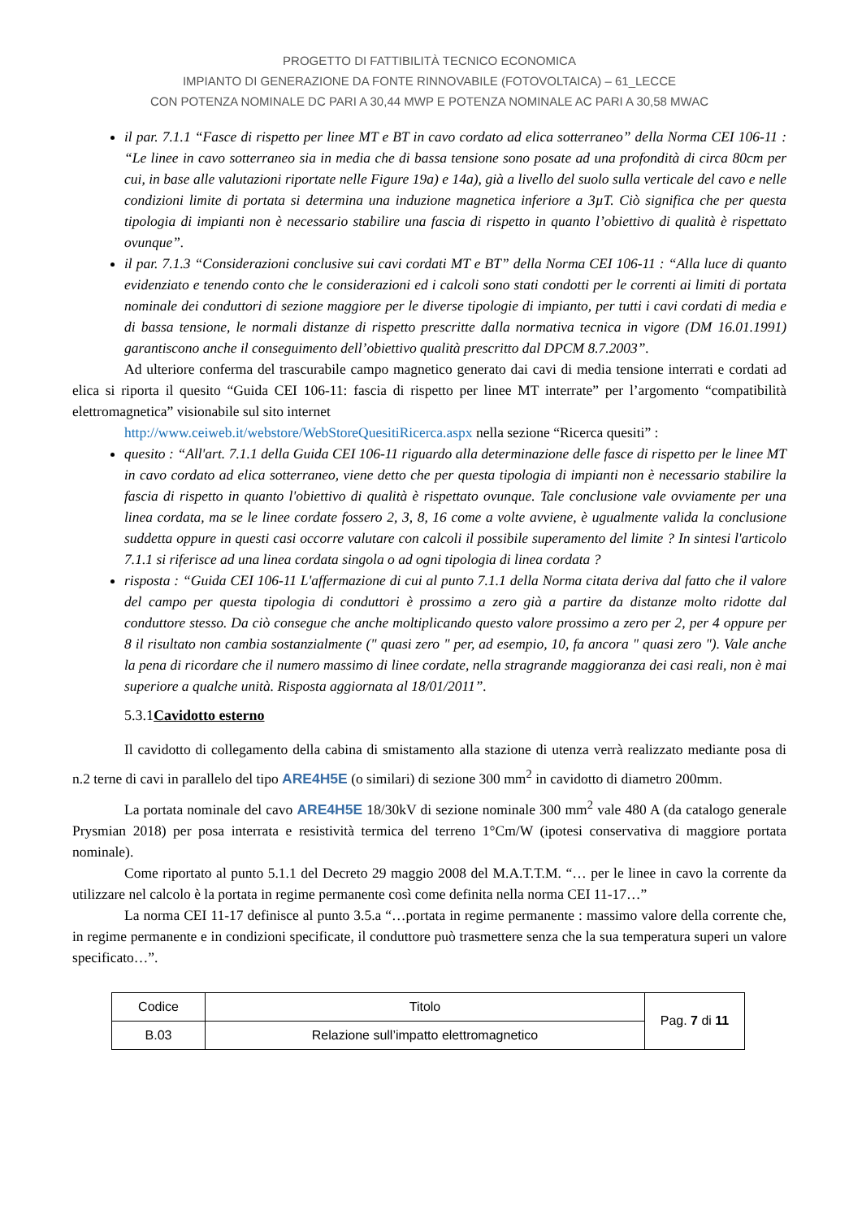PROGETTO DI FATTIBILITÀ TECNICO ECONOMICA
IMPIANTO DI GENERAZIONE DA FONTE RINNOVABILE (FOTOVOLTAICA) – 61_LECCE
CON POTENZA NOMINALE DC PARI A 30,44 MWP E POTENZA NOMINALE AC PARI A 30,58 MWAC
il par. 7.1.1 “Fasce di rispetto per linee MT e BT in cavo cordato ad elica sotterraneo” della Norma CEI 106-11 : “Le linee in cavo sotterraneo sia in media che di bassa tensione sono posate ad una profondità di circa 80cm per cui, in base alle valutazioni riportate nelle Figure 19a) e 14a), già a livello del suolo sulla verticale del cavo e nelle condizioni limite di portata si determina una induzione magnetica inferiore a 3µT. Ciò significa che per questa tipologia di impianti non è necessario stabilire una fascia di rispetto in quanto l’obiettivo di qualità è rispettato ovunque”.
il par. 7.1.3 “Considerazioni conclusive sui cavi cordati MT e BT” della Norma CEI 106-11 : “Alla luce di quanto evidenziato e tenendo conto che le considerazioni ed i calcoli sono stati condotti per le correnti ai limiti di portata nominale dei conduttori di sezione maggiore per le diverse tipologie di impianto, per tutti i cavi cordati di media e di bassa tensione, le normali distanze di rispetto prescritte dalla normativa tecnica in vigore (DM 16.01.1991) garantiscono anche il conseguimento dell’obiettivo qualità prescritto dal DPCM 8.7.2003”.
Ad ulteriore conferma del trascurabile campo magnetico generato dai cavi di media tensione interrati e cordati ad elica si riporta il quesito “Guida CEI 106-11: fascia di rispetto per linee MT interrate” per l’argomento “compatibilità elettromagnetica” visionabile sul sito internet
http://www.ceiweb.it/webstore/WebStoreQuesitiRicerca.aspx nella sezione “Ricerca quesiti” :
quesito : “All'art. 7.1.1 della Guida CEI 106-11 riguardo alla determinazione delle fasce di rispetto per le linee MT in cavo cordato ad elica sotterraneo, viene detto che per questa tipologia di impianti non è necessario stabilire la fascia di rispetto in quanto l'obiettivo di qualità è rispettato ovunque. Tale conclusione vale ovviamente per una linea cordata, ma se le linee cordate fossero 2, 3, 8, 16 come a volte avviene, è ugualmente valida la conclusione suddetta oppure in questi casi occorre valutare con calcoli il possibile superamento del limite ? In sintesi l'articolo 7.1.1 si riferisce ad una linea cordata singola o ad ogni tipologia di linea cordata ?
risposta : “Guida CEI 106-11 L'affermazione di cui al punto 7.1.1 della Norma citata deriva dal fatto che il valore del campo per questa tipologia di conduttori è prossimo a zero già a partire da distanze molto ridotte dal conduttore stesso. Da ciò consegue che anche moltiplicando questo valore prossimo a zero per 2, per 4 oppure per 8 il risultato non cambia sostanzialmente (" quasi zero " per, ad esempio, 10, fa ancora " quasi zero "). Vale anche la pena di ricordare che il numero massimo di linee cordate, nella stragrande maggioranza dei casi reali, non è mai superiore a qualche unità. Risposta aggiornata al 18/01/2011”.
5.3.1Cavidotto esterno
Il cavidotto di collegamento della cabina di smistamento alla stazione di utenza verrà realizzato mediante posa di n.2 terne di cavi in parallelo del tipo ARE4H5E (o similari) di sezione 300 mm<sup>2</sup> in cavidotto di diametro 200mm.
La portata nominale del cavo ARE4H5E 18/30kV di sezione nominale 300 mm<sup>2</sup> vale 480 A (da catalogo generale Prysmian 2018) per posa interrata e resistività termica del terreno 1°Cm/W (ipotesi conservativa di maggiore portata nominale).
Come riportato al punto 5.1.1 del Decreto 29 maggio 2008 del M.A.T.T.M. “… per le linee in cavo la corrente da utilizzare nel calcolo è la portata in regime permanente così come definita nella norma CEI 11-17…”
La norma CEI 11-17 definisce al punto 3.5.a “…portata in regime permanente : massimo valore della corrente che, in regime permanente e in condizioni specificate, il conduttore può trasmettere senza che la sua temperatura superi un valore specificato…”.
| Codice | Titolo | Pag. 7 di 11 |
| B.03 | Relazione sull’impatto elettromagnetico | |